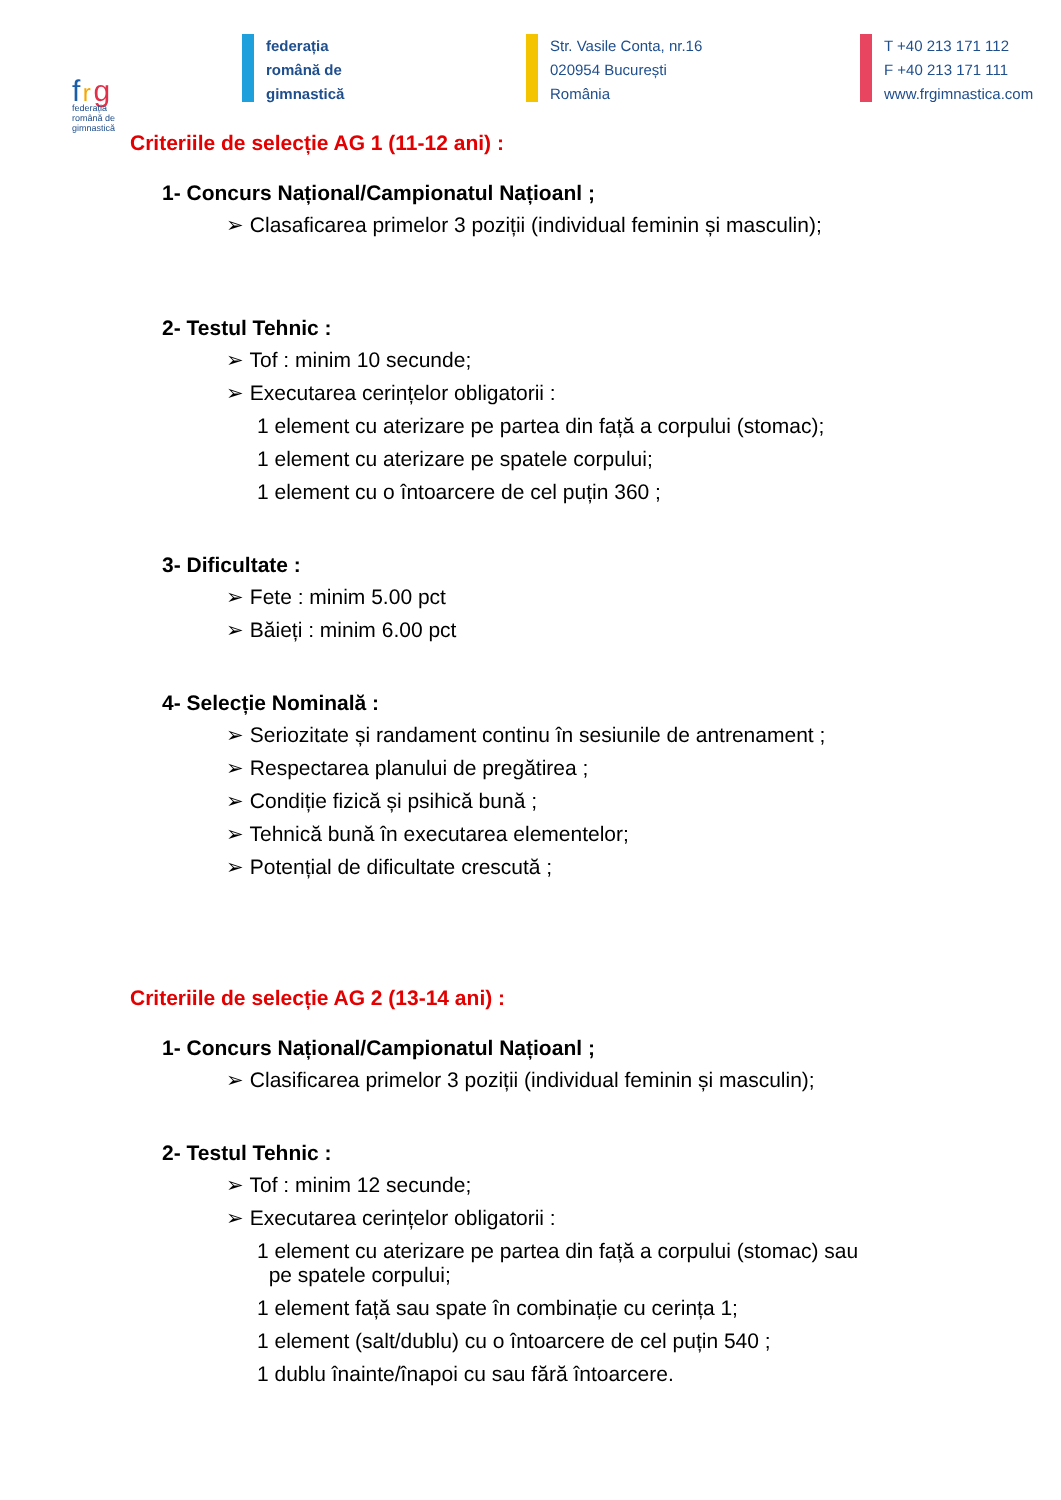f r g
federația
română de
gimnastică
federația
română de
gimnastică
Str. Vasile Conta, nr.16
020954 București
România
T +40 213 171 112
F +40 213 171 111
www.frgimnastica.com
Criteriile de selecție AG 1 (11-12 ani) :
1- Concurs Național/Campionatul Națioanl ;
➢ Clasaficarea primelor 3 poziții (individual feminin și masculin);
2- Testul Tehnic :
➢ Tof : minim 10 secunde;
➢ Executarea cerințelor obligatorii :
1 element cu aterizare pe partea din față a corpului (stomac);
1 element cu aterizare pe spatele corpului;
1 element cu o întoarcere de cel puțin 360 ;
3- Dificultate :
➢ Fete : minim 5.00 pct
➢ Băieți : minim 6.00 pct
4- Selecție Nominală :
➢ Seriozitate și randament continu în sesiunile de antrenament ;
➢ Respectarea planului de pregătirea ;
➢ Condiție fizică și psihică bună ;
➢ Tehnică bună în executarea elementelor;
➢ Potențial de dificultate crescută ;
Criteriile de selecție AG 2 (13-14 ani) :
1- Concurs Național/Campionatul Națioanl ;
➢ Clasificarea primelor 3 poziții (individual feminin și masculin);
2- Testul Tehnic :
➢ Tof : minim 12 secunde;
➢ Executarea cerințelor obligatorii :
1 element cu aterizare pe partea din față a corpului (stomac) sau
pe spatele corpului;
1 element față sau spate în combinație cu cerința 1;
1 element (salt/dublu) cu o întoarcere de cel puțin 540 ;
1 dublu înainte/înapoi cu sau fără întoarcere.